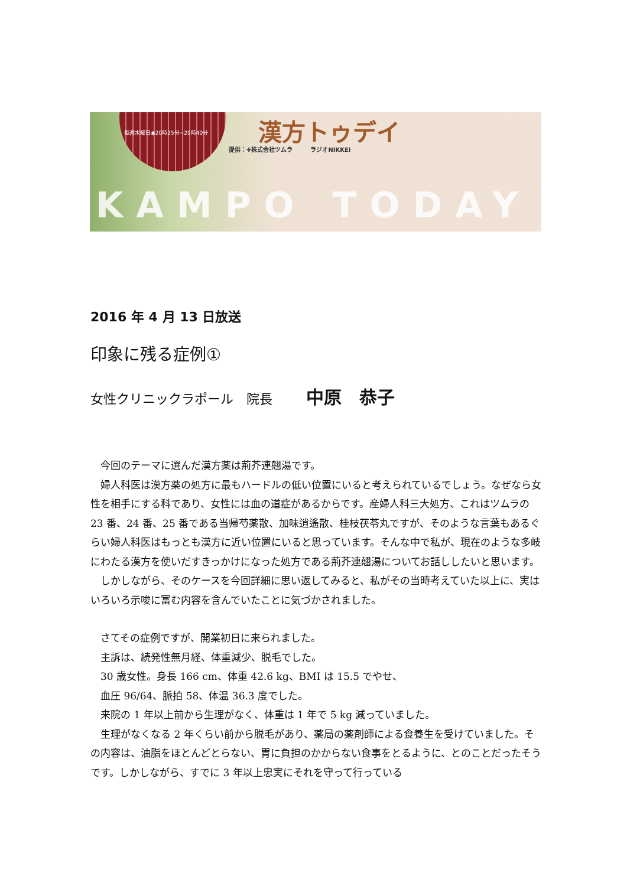毎週水曜日◉20時25分~20時40分 漢方トゥデイ
提供：✚株式会社ツムラ　　　ラジオNIKKEI
KAMPO TODAY
2016 年 4 月 13 日放送
印象に残る症例①
女性クリニックラポール　院長 中原　恭子
今回のテーマに選んだ漢方薬は荊芥連翹湯です。
婦人科医は漢方薬の処方に最もハードルの低い位置にいると考えられているでしょう。なぜなら女性を相手にする科であり、女性には血の道症があるからです。産婦人科三大処方、これはツムラの 23 番、24 番、25 番である当帰芍薬散、加味逍遙散、桂枝茯苓丸ですが、そのような言葉もあるぐらい婦人科医はもっとも漢方に近い位置にいると思っています。そんな中で私が、現在のような多岐にわたる漢方を使いだすきっかけになった処方である荊芥連翹湯についてお話ししたいと思います。
しかしながら、そのケースを今回詳細に思い返してみると、私がその当時考えていた以上に、実はいろいろ示唆に富む内容を含んでいたことに気づかされました。
さてその症例ですが、開業初日に来られました。
主訴は、続発性無月経、体重減少、脱毛でした。
30 歳女性。身長 166 cm、体重 42.6 kg、BMI は 15.5 でやせ、
血圧 96/64、脈拍 58、体温 36.3 度でした。
来院の 1 年以上前から生理がなく、体重は 1 年で 5 kg 減っていました。
生理がなくなる 2 年くらい前から脱毛があり、薬局の薬剤師による食養生を受けていました。その内容は、油脂をほとんどとらない、胃に負担のかからない食事をとるように、とのことだったそうです。しかしながら、すでに 3 年以上忠実にそれを守って行っている